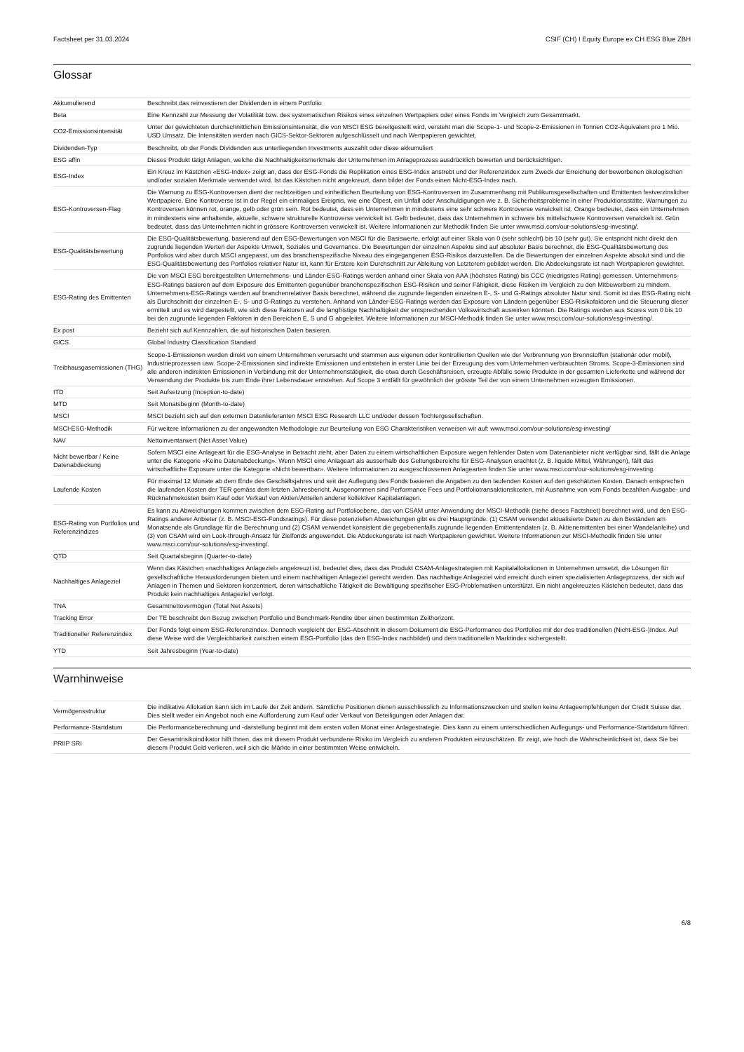Factsheet per 31.03.2024 CSIF (CH) I Equity Europe ex CH ESG Blue ZBH
Glossar
| Akkumulierend | Beschreibt das reinvestieren der Dividenden in einem Portfolio |
| Beta | Eine Kennzahl zur Messung der Volatilität bzw. des systematischen Risikos eines einzelnen Wertpapiers oder eines Fonds im Vergleich zum Gesamtmarkt. |
| CO2-Emissionsintensität | Unter der gewichteten durchschnittlichen Emissionsintensität, die von MSCI ESG bereitgestellt wird, versteht man die Scope-1- und Scope-2-Emissionen in Tonnen CO2-Äquivalent pro 1 Mio. USD Umsatz. Die Intensitäten werden nach GICS-Sektor-Sektoren aufgeschlüsselt und nach Wertpapieren gewichtet. |
| Dividenden-Typ | Beschreibt, ob der Fonds Dividenden aus unterliegenden Investments auszahlt oder diese akkumuliert |
| ESG affin | Dieses Produkt tätigt Anlagen, welche die Nachhaltigkeitsmerkmale der Unternehmen im Anlageprozess ausdrücklich bewerten und berücksichtigen. |
| ESG-Index | Ein Kreuz im Kästchen «ESG-Index» zeigt an, dass der ESG-Fonds die Replikation eines ESG-Index anstrebt und der Referenzindex zum Zweck der Erreichung der beworbenen ökologischen und/oder sozialen Merkmale verwendet wird. Ist das Kästchen nicht angekreuzt, dann bildet der Fonds einen Nicht-ESG-Index nach. |
| ESG-Kontroversen-Flag | Die Warnung zu ESG-Kontroversen dient der rechtzeitigen und einheitlichen Beurteilung von ESG-Kontroversen im Zusammenhang mit Publikumsgesellschaften und Emittenten festverzinslicher Wertpapiere. Eine Kontroverse ist in der Regel ein einmaliges Ereignis, wie eine Ölpest, ein Unfall oder Anschuldigungen wie z. B. Sicherheitsprobleme in einer Produktionsstätte. Warnungen zu Kontroversen können rot, orange, gelb oder grün sein. Rot bedeutet, dass ein Unternehmen in mindestens eine sehr schwere Kontroverse verwickelt ist. Orange bedeutet, dass ein Unternehmen in mindestens eine anhaltende, aktuelle, schwere strukturelle Kontroverse verwickelt ist. Gelb bedeutet, dass das Unternehmen in schwere bis mittelschwere Kontroversen verwickelt ist. Grün bedeutet, dass das Unternehmen nicht in grössere Kontroversen verwickelt ist. Weitere Informationen zur Methodik finden Sie unter www.msci.com/our-solutions/esg-investing/. |
| ESG-Qualitätsbewertung | Die ESG-Qualitätsbewertung, basierend auf den ESG-Bewertungen von MSCI für die Basiswerte, erfolgt auf einer Skala von 0 (sehr schlecht) bis 10 (sehr gut). Sie entspricht nicht direkt den zugrunde liegenden Werten der Aspekte Umwelt, Soziales und Governance. Die Bewertungen der einzelnen Aspekte sind auf absoluter Basis berechnet, die ESG-Qualitätsbewertung des Portfolios wird aber durch MSCI angepasst, um das branchenspezifische Niveau des eingegangenen ESG-Risikos darzustellen. Da die Bewertungen der einzelnen Aspekte absolut sind und die ESG-Qualitätsbewertung des Portfolios relativer Natur ist, kann für Erstere kein Durchschnitt zur Ableitung von Letzterem gebildet werden. Die Abdeckungsrate ist nach Wertpapieren gewichtet. |
| ESG-Rating des Emittenten | Die von MSCI ESG bereitgestellten Unternehmens- und Länder-ESG-Ratings werden anhand einer Skala von AAA (höchstes Rating) bis CCC (niedrigstes Rating) gemessen. Unternehmens-ESG-Ratings basieren auf dem Exposure des Emittenten gegenüber branchenspezifischen ESG-Risiken und seiner Fähigkeit, diese Risiken im Vergleich zu den Mitbewerbern zu mindern. Unternehmens-ESG-Ratings werden auf branchenrelativer Basis berechnet, während die zugrunde liegenden einzelnen E-, S- und G-Ratings absoluter Natur sind. Somit ist das ESG-Rating nicht als Durchschnitt der einzelnen E-, S- und G-Ratings zu verstehen. Anhand von Länder-ESG-Ratings werden das Exposure von Ländern gegenüber ESG-Risikofaktoren und die Steuerung dieser ermittelt und es wird dargestellt, wie sich diese Faktoren auf die langfristige Nachhaltigkeit der entsprechenden Volkswirtschaft auswirken könnten. Die Ratings werden aus Scores von 0 bis 10 bei den zugrunde liegenden Faktoren in den Bereichen E, S und G abgeleitet. Weitere Informationen zur MSCI-Methodik finden Sie unter www.msci.com/our-solutions/esg-investing/. |
| Ex post | Bezieht sich auf Kennzahlen, die auf historischen Daten basieren. |
| GICS | Global Industry Classification Standard |
| Treibhausgasemissionen (THG) | Scope-1-Emissionen werden direkt von einem Unternehmen verursacht und stammen aus eigenen oder kontrollierten Quellen wie der Verbrennung von Brennstoffen (stationär oder mobil), Industrieprozessen usw. Scope-2-Emissionen sind indirekte Emissionen und entstehen in erster Linie bei der Erzeugung des vom Unternehmen verbrauchten Stroms. Scope-3-Emissionen sind alle anderen indirekten Emissionen in Verbindung mit der Unternehmenstätigkeit, die etwa durch Geschäftsreisen, erzeugte Abfälle sowie Produkte in der gesamten Lieferkette und während der Verwendung der Produkte bis zum Ende ihrer Lebensdauer entstehen. Auf Scope 3 entfällt für gewöhnlich der grösste Teil der von einem Unternehmen erzeugten Emissionen. |
| ITD | Seit Aufsetzung (Inception-to-date) |
| MTD | Seit Monatsbeginn (Month-to-date) |
| MSCI | MSCI bezieht sich auf den externen Datenlieferanten MSCI ESG Research LLC und/oder dessen Tochtergesellschaften. |
| MSCI-ESG-Methodik | Für weitere Informationen zu der angewandten Methodologie zur Beurteilung von ESG Charakteristiken verweisen wir auf: www.msci.com/our-solutions/esg-investing/ |
| NAV | Nettoinventarwert (Net Asset Value) |
| Nicht bewertbar / Keine Datenabdeckung | Sofern MSCI eine Anlageart für die ESG-Analyse in Betracht zieht, aber Daten zu einem wirtschaftlichen Exposure wegen fehlender Daten vom Datenanbieter nicht verfügbar sind, fällt die Anlage unter die Kategorie «Keine Datenabdeckung». Wenn MSCI eine Anlageart als ausserhalb des Geltungsbereichs für ESG-Analysen erachtet (z. B. liquide Mittel, Währungen), fällt das wirtschaftliche Exposure unter die Kategorie «Nicht bewertbar». Weitere Informationen zu ausgeschlossenen Anlagearten finden Sie unter www.msci.com/our-solutions/esg-investing. |
| Laufende Kosten | Für maximal 12 Monate ab dem Ende des Geschäftsjahres und seit der Auflegung des Fonds basieren die Angaben zu den laufenden Kosten auf den geschätzten Kosten. Danach entsprechen die laufenden Kosten der TER gemäss dem letzten Jahresbericht. Ausgenommen sind Performance Fees und Portfoliotransaktionskosten, mit Ausnahme von vom Fonds bezahlten Ausgabe- und Rücknahmekosten beim Kauf oder Verkauf von Aktien/Anteilen anderer kollektiver Kapitalanlagen. |
| ESG-Rating von Portfolios und Referenzindizes | Es kann zu Abweichungen kommen zwischen dem ESG-Rating auf Portfolioebene, das von CSAM unter Anwendung der MSCI-Methodik (siehe dieses Factsheet) berechnet wird, und den ESG-Ratings anderer Anbieter (z. B. MSCI-ESG-Fondsratings). Für diese potenziellen Abweichungen gibt es drei Hauptgründe: (1) CSAM verwendet aktualisierte Daten zu den Beständen am Monatsende als Grundlage für die Berechnung und (2) CSAM verwendet konsistent die gegebenenfalls zugrunde liegenden Emittentendaten (z. B. Aktienemittenten bei einer Wandelanleihe) und (3) von CSAM wird ein Look-through-Ansatz für Zielfonds angewendet. Die Abdeckungsrate ist nach Wertpapieren gewichtet. Weitere Informationen zur MSCI-Methodik finden Sie unter www.msci.com/our-solutions/esg-investing/. |
| QTD | Seit Quartalsbeginn (Quarter-to-date) |
| Nachhaltiges Anlageziel | Wenn das Kästchen «nachhaltiges Anlageziel» angekreuzt ist, bedeutet dies, dass das Produkt CSAM-Anlagestrategien mit Kapitalallokationen in Unternehmen umsetzt, die Lösungen für gesellschaftliche Herausforderungen bieten und einem nachhaltigen Anlageziel gerecht werden. Das nachhaltige Anlageziel wird erreicht durch einen spezialisierten Anlageprozess, der sich auf Anlagen in Themen und Sektoren konzentriert, deren wirtschaftliche Tätigkeit die Bewältigung spezifischer ESG-Problematiken unterstützt. Ein nicht angekreuztes Kästchen bedeutet, dass das Produkt kein nachhaltiges Anlageziel verfolgt. |
| TNA | Gesamtnettovermögen (Total Net Assets) |
| Tracking Error | Der TE beschreibt den Bezug zwischen Portfolio und Benchmark-Rendite über einen bestimmten Zeithorizont. |
| Traditioneller Referenzindex | Der Fonds folgt einem ESG-Referenzindex. Dennoch vergleicht der ESG-Abschnitt in diesem Dokument die ESG-Performance des Portfolios mit der des traditionellen (Nicht-ESG-)Index. Auf diese Weise wird die Vergleichbarkeit zwischen einem ESG-Portfolio (das den ESG-Index nachbildet) und dem traditionellen Marktindex sichergestellt. |
| YTD | Seit Jahresbeginn (Year-to-date) |
Warnhinweise
| Vermögensstruktur | Die indikative Allokation kann sich im Laufe der Zeit ändern. Sämtliche Positionen dienen ausschliesslich zu Informationszwecken und stellen keine Anlageempfehlungen der Credit Suisse dar. Dies stellt weder ein Angebot noch eine Aufforderung zum Kauf oder Verkauf von Beteiligungen oder Anlagen dar. |
| Performance-Startdatum | Die Performanceberechnung und -darstellung beginnt mit dem ersten vollen Monat einer Anlagestrategie. Dies kann zu einem unterschiedlichen Auflegungs- und Performance-Startdatum führen. |
| PRIIP SRI | Der Gesamtrisikoindikator hilft Ihnen, das mit diesem Produkt verbundene Risiko im Vergleich zu anderen Produkten einzuschätzen. Er zeigt, wie hoch die Wahrscheinlichkeit ist, dass Sie bei diesem Produkt Geld verlieren, weil sich die Märkte in einer bestimmten Weise entwickeln. |
6/8